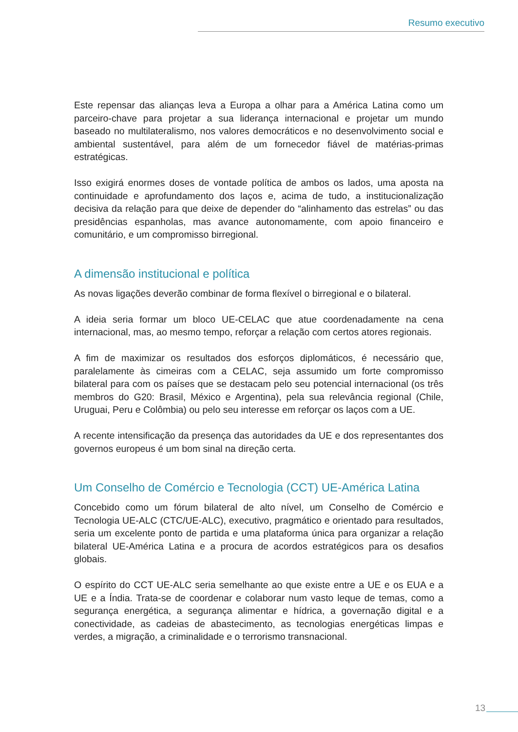Resumo executivo
Este repensar das alianças leva a Europa a olhar para a América Latina como um parceiro-chave para projetar a sua liderança internacional e projetar um mundo baseado no multilateralismo, nos valores democráticos e no desenvolvimento social e ambiental sustentável, para além de um fornecedor fiável de matérias-primas estratégicas.
Isso exigirá enormes doses de vontade política de ambos os lados, uma aposta na continuidade e aprofundamento dos laços e, acima de tudo, a institucionalização decisiva da relação para que deixe de depender do “alinhamento das estrelas” ou das presidências espanholas, mas avance autonomamente, com apoio financeiro e comunitário, e um compromisso birregional.
A dimensão institucional e política
As novas ligações deverão combinar de forma flexível o birregional e o bilateral.
A ideia seria formar um bloco UE-CELAC que atue coordenadamente na cena internacional, mas, ao mesmo tempo, reforçar a relação com certos atores regionais.
A fim de maximizar os resultados dos esforços diplomáticos, é necessário que, paralelamente às cimeiras com a CELAC, seja assumido um forte compromisso bilateral para com os países que se destacam pelo seu potencial internacional (os três membros do G20: Brasil, México e Argentina), pela sua relevância regional (Chile, Uruguai, Peru e Colômbia) ou pelo seu interesse em reforçar os laços com a UE.
A recente intensificação da presença das autoridades da UE e dos representantes dos governos europeus é um bom sinal na direção certa.
Um Conselho de Comércio e Tecnologia (CCT) UE-América Latina
Concebido como um fórum bilateral de alto nível, um Conselho de Comércio e Tecnologia UE-ALC (CTC/UE-ALC), executivo, pragmático e orientado para resultados, seria um excelente ponto de partida e uma plataforma única para organizar a relação bilateral UE-América Latina e a procura de acordos estratégicos para os desafios globais.
O espírito do CCT UE-ALC seria semelhante ao que existe entre a UE e os EUA e a UE e a Índia. Trata-se de coordenar e colaborar num vasto leque de temas, como a segurança energética, a segurança alimentar e hídrica, a governação digital e a conectividade, as cadeias de abastecimento, as tecnologias energéticas limpas e verdes, a migração, a criminalidade e o terrorismo transnacional.
13